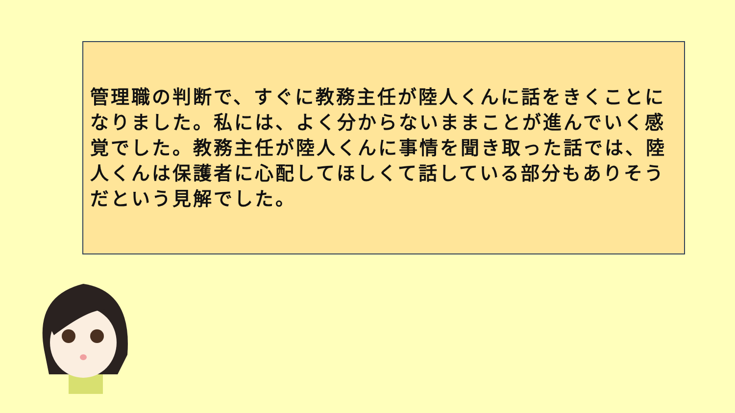管理職の判断で、すぐに教務主任が陸人くんに話をきくことになりました。私には、よく分からないままことが進んでいく感覚でした。教務主任が陸人くんに事情を聞き取った話では、陸人くんは保護者に心配してほしくて話している部分もありそうだという見解でした。